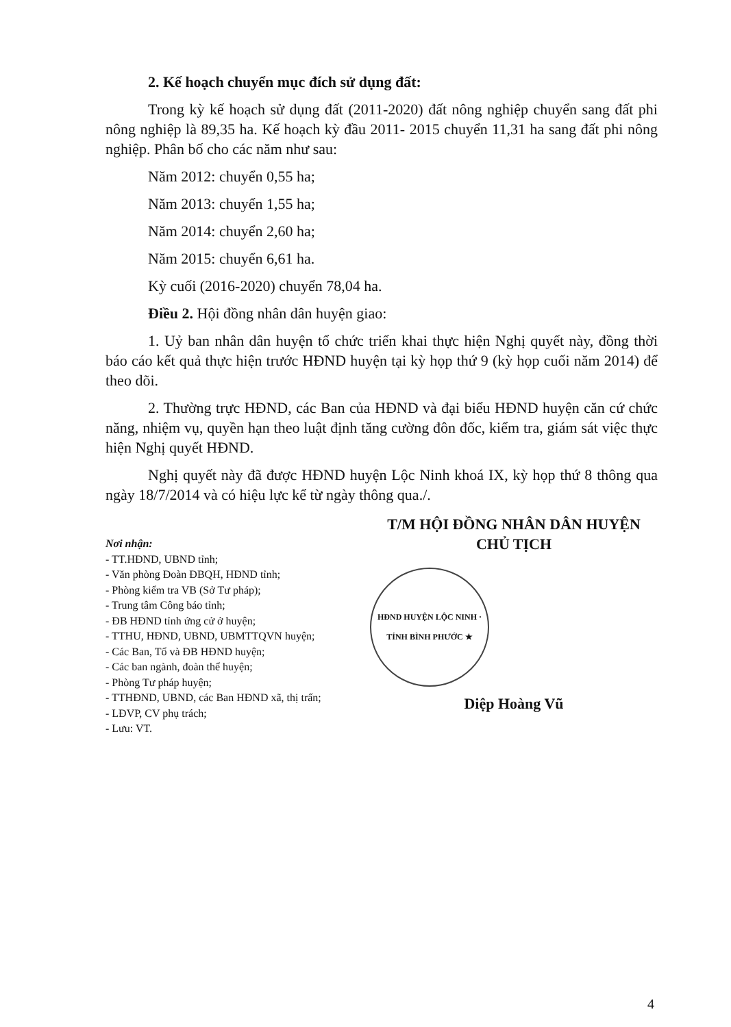2. Kế hoạch chuyển mục đích sử dụng đất:
Trong kỳ kế hoạch sử dụng đất (2011-2020) đất nông nghiệp chuyển sang đất phi nông nghiệp là 89,35 ha. Kế hoạch kỳ đầu 2011- 2015 chuyển 11,31 ha sang đất phi nông nghiệp. Phân bố cho các năm như sau:
Năm 2012: chuyển 0,55 ha;
Năm 2013: chuyển 1,55 ha;
Năm 2014: chuyển 2,60 ha;
Năm 2015: chuyển 6,61 ha.
Kỳ cuối (2016-2020) chuyển 78,04 ha.
Điều 2. Hội đồng nhân dân huyện giao:
1. Uỷ ban nhân dân huyện tổ chức triển khai thực hiện Nghị quyết này, đồng thời báo cáo kết quả thực hiện trước HĐND huyện tại kỳ họp thứ 9 (kỳ họp cuối năm 2014) để theo dõi.
2. Thường trực HĐND, các Ban của HĐND và đại biểu HĐND huyện căn cứ chức năng, nhiệm vụ, quyền hạn theo luật định tăng cường đôn đốc, kiểm tra, giám sát việc thực hiện Nghị quyết HĐND.
Nghị quyết này đã được HĐND huyện Lộc Ninh khoá IX, kỳ họp thứ 8 thông qua ngày 18/7/2014 và có hiệu lực kể từ ngày thông qua./.
Nơi nhận:
- TT.HĐND, UBND tỉnh;
- Văn phòng Đoàn ĐBQH, HĐND tỉnh;
- Phòng kiểm tra VB (Sở Tư pháp);
- Trung tâm Công báo tỉnh;
- ĐB HĐND tỉnh ứng cử ở huyện;
- TTHU, HĐND, UBND, UBMTTQVN huyện;
- Các Ban, Tổ và ĐB HĐND huyện;
- Các ban ngành, đoàn thể huyện;
- Phòng Tư pháp huyện;
- TTHĐND, UBND, các Ban HĐND xã, thị trấn;
- LĐVP, CV phụ trách;
- Lưu: VT.
T/M HỘI ĐỒNG NHÂN DÂN HUYỆN
CHỦ TỊCH
HĐND HUYỆN LỘC NINH · TỈNH BÌNH PHƯỚC ★
Diệp Hoàng Vũ
4